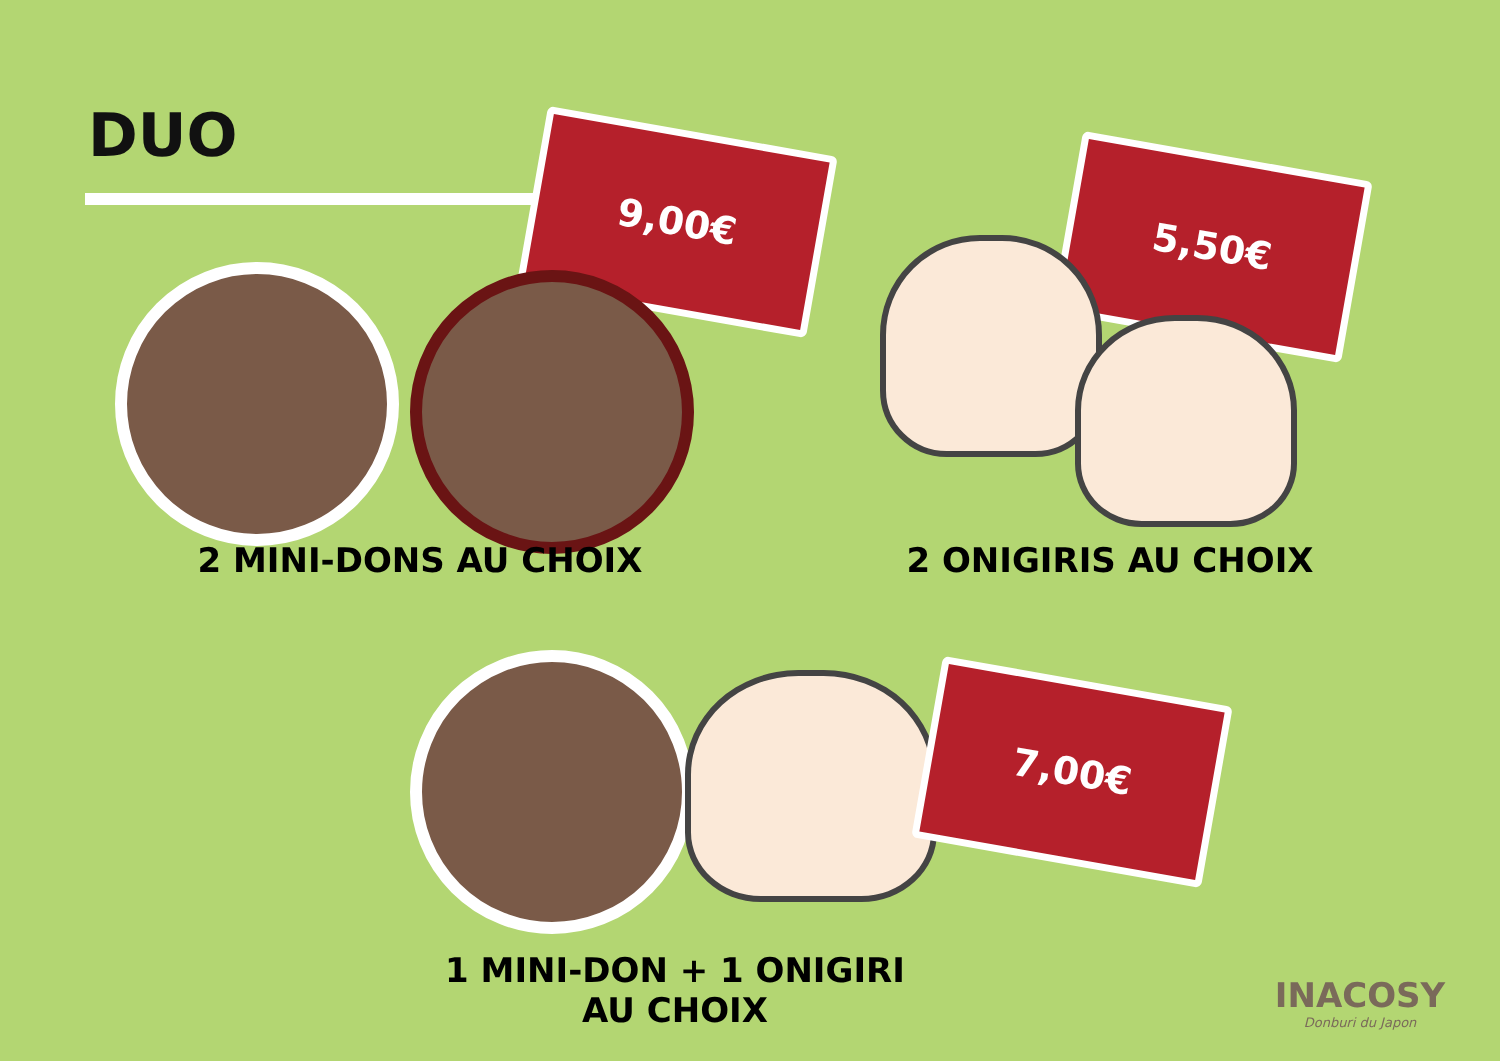DUO 9,00€
5,50€
2 MINI-DONS AU CHOIX 2 ONIGIRIS AU CHOIX
7,00€
1 MINI-DON + 1 ONIGIRI
AU CHOIX
INACOSY
Donburi du Japon